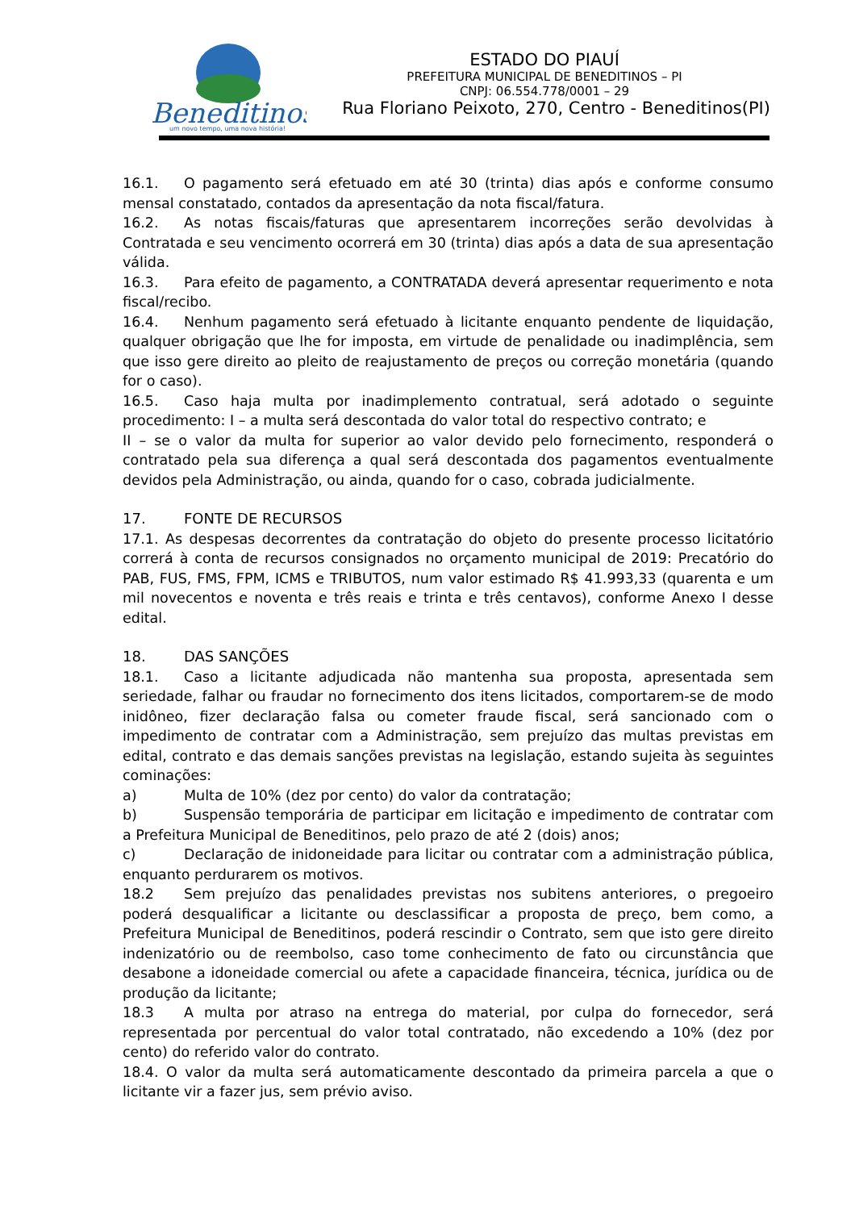Beneditinos
um novo tempo, uma nova história!
ESTADO DO PIAUÍ
PREFEITURA MUNICIPAL DE BENEDITINOS – PI
CNPJ: 06.554.778/0001 – 29
Rua Floriano Peixoto, 270, Centro - Beneditinos(PI)
16.1. O pagamento será efetuado em até 30 (trinta) dias após e conforme consumo mensal constatado, contados da apresentação da nota fiscal/fatura.
16.2. As notas fiscais/faturas que apresentarem incorreções serão devolvidas à Contratada e seu vencimento ocorrerá em 30 (trinta) dias após a data de sua apresentação válida.
16.3. Para efeito de pagamento, a CONTRATADA deverá apresentar requerimento e nota fiscal/recibo.
16.4. Nenhum pagamento será efetuado à licitante enquanto pendente de liquidação, qualquer obrigação que lhe for imposta, em virtude de penalidade ou inadimplência, sem que isso gere direito ao pleito de reajustamento de preços ou correção monetária (quando for o caso).
16.5. Caso haja multa por inadimplemento contratual, será adotado o seguinte procedimento: I – a multa será descontada do valor total do respectivo contrato; e
II – se o valor da multa for superior ao valor devido pelo fornecimento, responderá o contratado pela sua diferença a qual será descontada dos pagamentos eventualmente devidos pela Administração, ou ainda, quando for o caso, cobrada judicialmente.
17. FONTE DE RECURSOS
17.1. As despesas decorrentes da contratação do objeto do presente processo licitatório correrá à conta de recursos consignados no orçamento municipal de 2019: Precatório do PAB, FUS, FMS, FPM, ICMS e TRIBUTOS, num valor estimado R$ 41.993,33 (quarenta e um mil novecentos e noventa e três reais e trinta e três centavos), conforme Anexo I desse edital.
18. DAS SANÇÕES
18.1. Caso a licitante adjudicada não mantenha sua proposta, apresentada sem seriedade, falhar ou fraudar no fornecimento dos itens licitados, comportarem-se de modo inidôneo, fizer declaração falsa ou cometer fraude fiscal, será sancionado com o impedimento de contratar com a Administração, sem prejuízo das multas previstas em edital, contrato e das demais sanções previstas na legislação, estando sujeita às seguintes cominações:
a) Multa de 10% (dez por cento) do valor da contratação;
b) Suspensão temporária de participar em licitação e impedimento de contratar com a Prefeitura Municipal de Beneditinos, pelo prazo de até 2 (dois) anos;
c) Declaração de inidoneidade para licitar ou contratar com a administração pública, enquanto perdurarem os motivos.
18.2 Sem prejuízo das penalidades previstas nos subitens anteriores, o pregoeiro poderá desqualificar a licitante ou desclassificar a proposta de preço, bem como, a Prefeitura Municipal de Beneditinos, poderá rescindir o Contrato, sem que isto gere direito indenizatório ou de reembolso, caso tome conhecimento de fato ou circunstância que desabone a idoneidade comercial ou afete a capacidade financeira, técnica, jurídica ou de produção da licitante;
18.3 A multa por atraso na entrega do material, por culpa do fornecedor, será representada por percentual do valor total contratado, não excedendo a 10% (dez por cento) do referido valor do contrato.
18.4. O valor da multa será automaticamente descontado da primeira parcela a que o licitante vir a fazer jus, sem prévio aviso.